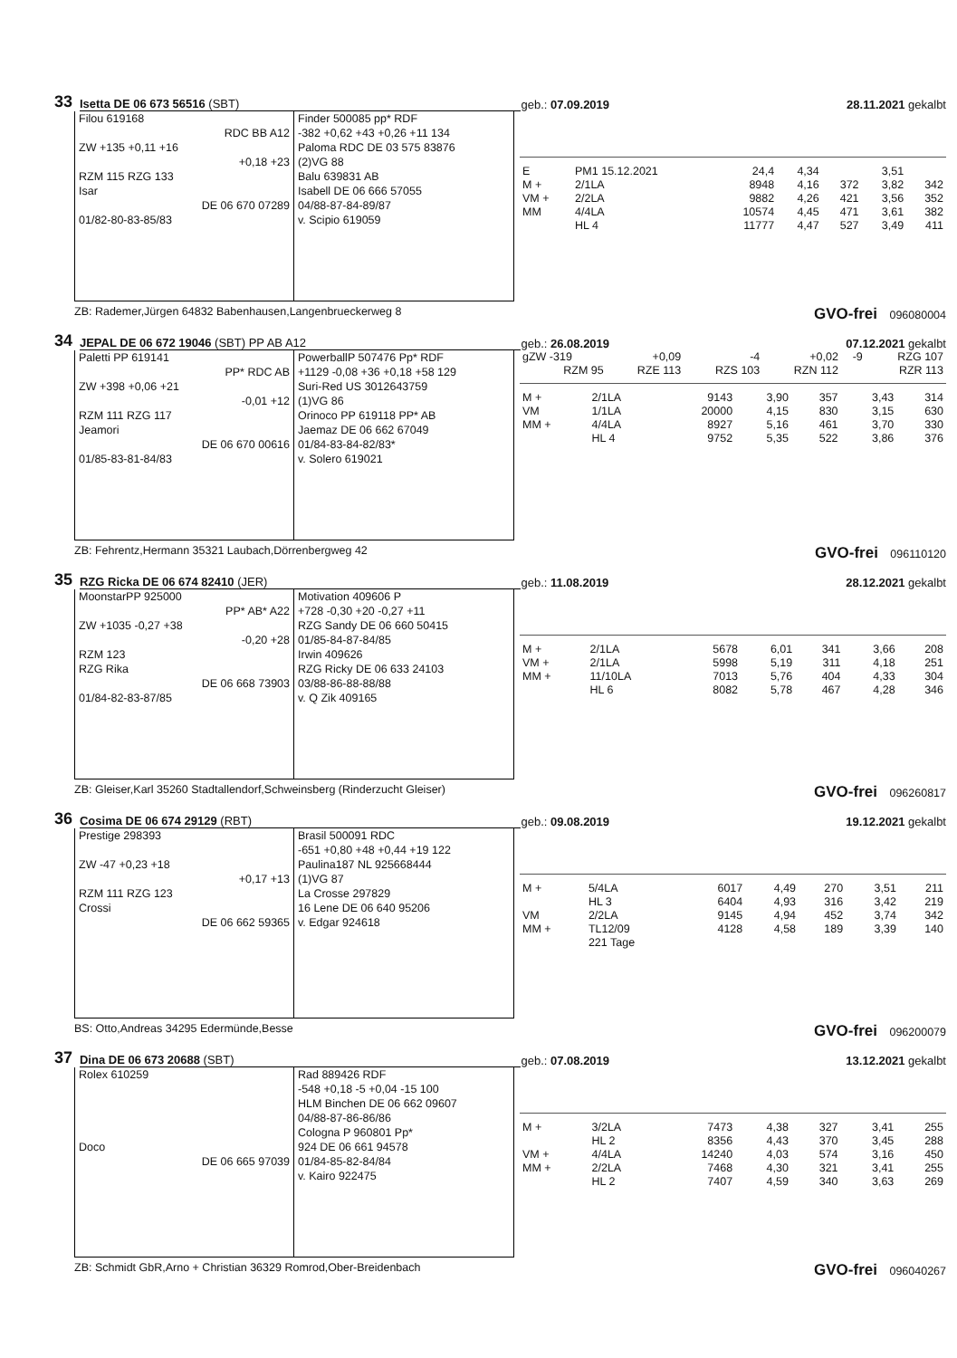33 Isetta DE 06 673 56516 (SBT) geb.: 07.09.2019 28.11.2021 gekalbt
Filou 619168
RDC BB A12
ZW +135 +0,11 +16
+0,18 +23
RZM 115 RZG 133
Isar
DE 06 670 07289
01/82-80-83-85/83
Finder 500085 pp* RDF
-382 +0,62 +43 +0,26 +11 134
Paloma RDC DE 03 575 83876
(2)VG 88
Balu 639831 AB
Isabell DE 06 666 57055
04/88-87-84-89/87
v. Scipio 619059
| E | PM1 15.12.2021 | 24,4 | 4,34 | | 3,51 | |
| M + | 2/1LA | 8948 | 4,16 | 372 | 3,82 | 342 |
| VM + | 2/2LA | 9882 | 4,26 | 421 | 3,56 | 352 |
| MM | 4/4LA | 10574 | 4,45 | 471 | 3,61 | 382 |
| | HL 4 | 11777 | 4,47 | 527 | 3,49 | 411 |
ZB: Rademer,Jürgen 64832 Babenhausen,Langenbrueckerweg 8 GVO-frei 096080004
34 JEPAL DE 06 672 19046 (SBT) PP AB A12 geb.: 26.08.2019 07.12.2021 gekalbt
Paletti PP 619141
PP* RDC AB
ZW +398 +0,06 +21
-0,01 +12
RZM 111 RZG 117
Jeamori
DE 06 670 00616
01/85-83-81-84/83
PowerballP 507476 Pp* RDF
+1129 -0,08 +36 +0,18 +58 129
Suri-Red US 3012643759
(1)VG 86
Orinoco PP 619118 PP* AB
Jaemaz DE 06 662 67049
01/84-83-84-82/83*
v. Solero 619021
| gZW -319 | +0,09 | -4 | +0,02 | -9 | RZG 107 |
| RZM 95 | RZE 113 | RZS 103 | RZN 112 | | RZR 113 |
| M + | 2/1LA | 9143 | 3,90 | 357 | 3,43 | 314 |
| VM | 1/1LA | 20000 | 4,15 | 830 | 3,15 | 630 |
| MM + | 4/4LA | 8927 | 5,16 | 461 | 3,70 | 330 |
| | HL 4 | 9752 | 5,35 | 522 | 3,86 | 376 |
ZB: Fehrentz,Hermann 35321 Laubach,Dörrenbergweg 42 GVO-frei 096110120
35 RZG Ricka DE 06 674 82410 (JER) geb.: 11.08.2019 28.12.2021 gekalbt
MoonstarPP 925000
PP* AB* A22
ZW +1035 -0,27 +38
-0,20 +28
RZM 123
RZG Rika
DE 06 668 73903
01/84-82-83-87/85
Motivation 409606 P
+728 -0,30 +20 -0,27 +11
RZG Sandy DE 06 660 50415
01/85-84-87-84/85
Irwin 409626
RZG Ricky DE 06 633 24103
03/88-86-88-88/88
v. Q Zik 409165
| M + | 2/1LA | 5678 | 6,01 | 341 | 3,66 | 208 |
| VM + | 2/1LA | 5998 | 5,19 | 311 | 4,18 | 251 |
| MM + | 11/10LA | 7013 | 5,76 | 404 | 4,33 | 304 |
| | HL 6 | 8082 | 5,78 | 467 | 4,28 | 346 |
ZB: Gleiser,Karl 35260 Stadtallendorf,Schweinsberg (Rinderzucht Gleiser) GVO-frei 096260817
36 Cosima DE 06 674 29129 (RBT) geb.: 09.08.2019 19.12.2021 gekalbt
Prestige 298393
ZW -47 +0,23 +18
+0,17 +13
RZM 111 RZG 123
Crossi
DE 06 662 59365
Brasil 500091 RDC
-651 +0,80 +48 +0,44 +19 122
Paulina187 NL 925668444
(1)VG 87
La Crosse 297829
16 Lene DE 06 640 95206
v. Edgar 924618
| M + | 5/4LA | 6017 | 4,49 | 270 | 3,51 | 211 |
| | HL 3 | 6404 | 4,93 | 316 | 3,42 | 219 |
| VM | 2/2LA | 9145 | 4,94 | 452 | 3,74 | 342 |
| MM + | TL12/09 | 4128 | 4,58 | 189 | 3,39 | 140 |
| | 221 Tage | | | | | |
BS: Otto,Andreas 34295 Edermünde,Besse GVO-frei 096200079
37 Dina DE 06 673 20688 (SBT) geb.: 07.08.2019 13.12.2021 gekalbt
Rolex 610259
Doco
DE 06 665 97039
Rad 889426 RDF
-548 +0,18 -5 +0,04 -15 100
HLM Binchen DE 06 662 09607
04/88-87-86-86/86
Cologna P 960801 Pp*
924 DE 06 661 94578
01/84-85-82-84/84
v. Kairo 922475
| M + | 3/2LA | 7473 | 4,38 | 327 | 3,41 | 255 |
| | HL 2 | 8356 | 4,43 | 370 | 3,45 | 288 |
| VM + | 4/4LA | 14240 | 4,03 | 574 | 3,16 | 450 |
| MM + | 2/2LA | 7468 | 4,30 | 321 | 3,41 | 255 |
| | HL 2 | 7407 | 4,59 | 340 | 3,63 | 269 |
ZB: Schmidt GbR,Arno + Christian 36329 Romrod,Ober-Breidenbach GVO-frei 096040267